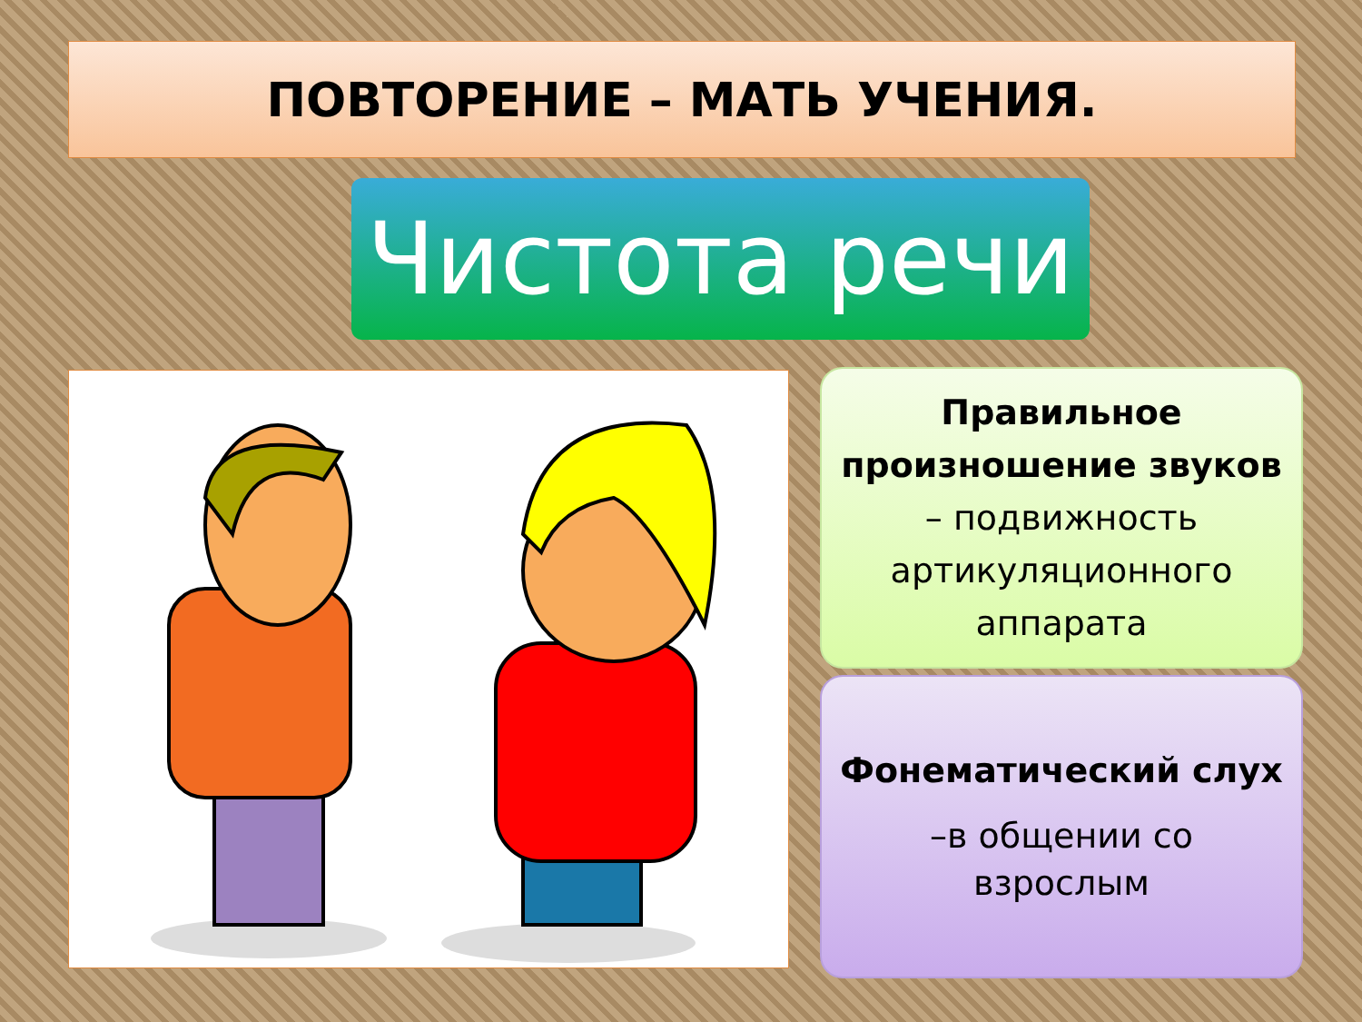ПОВТОРЕНИЕ – МАТЬ УЧЕНИЯ.
Чистота речи
Правильное произношение звуков
– подвижность артикуляционного аппарата
Фонематический слух
–в общении со
взрослым